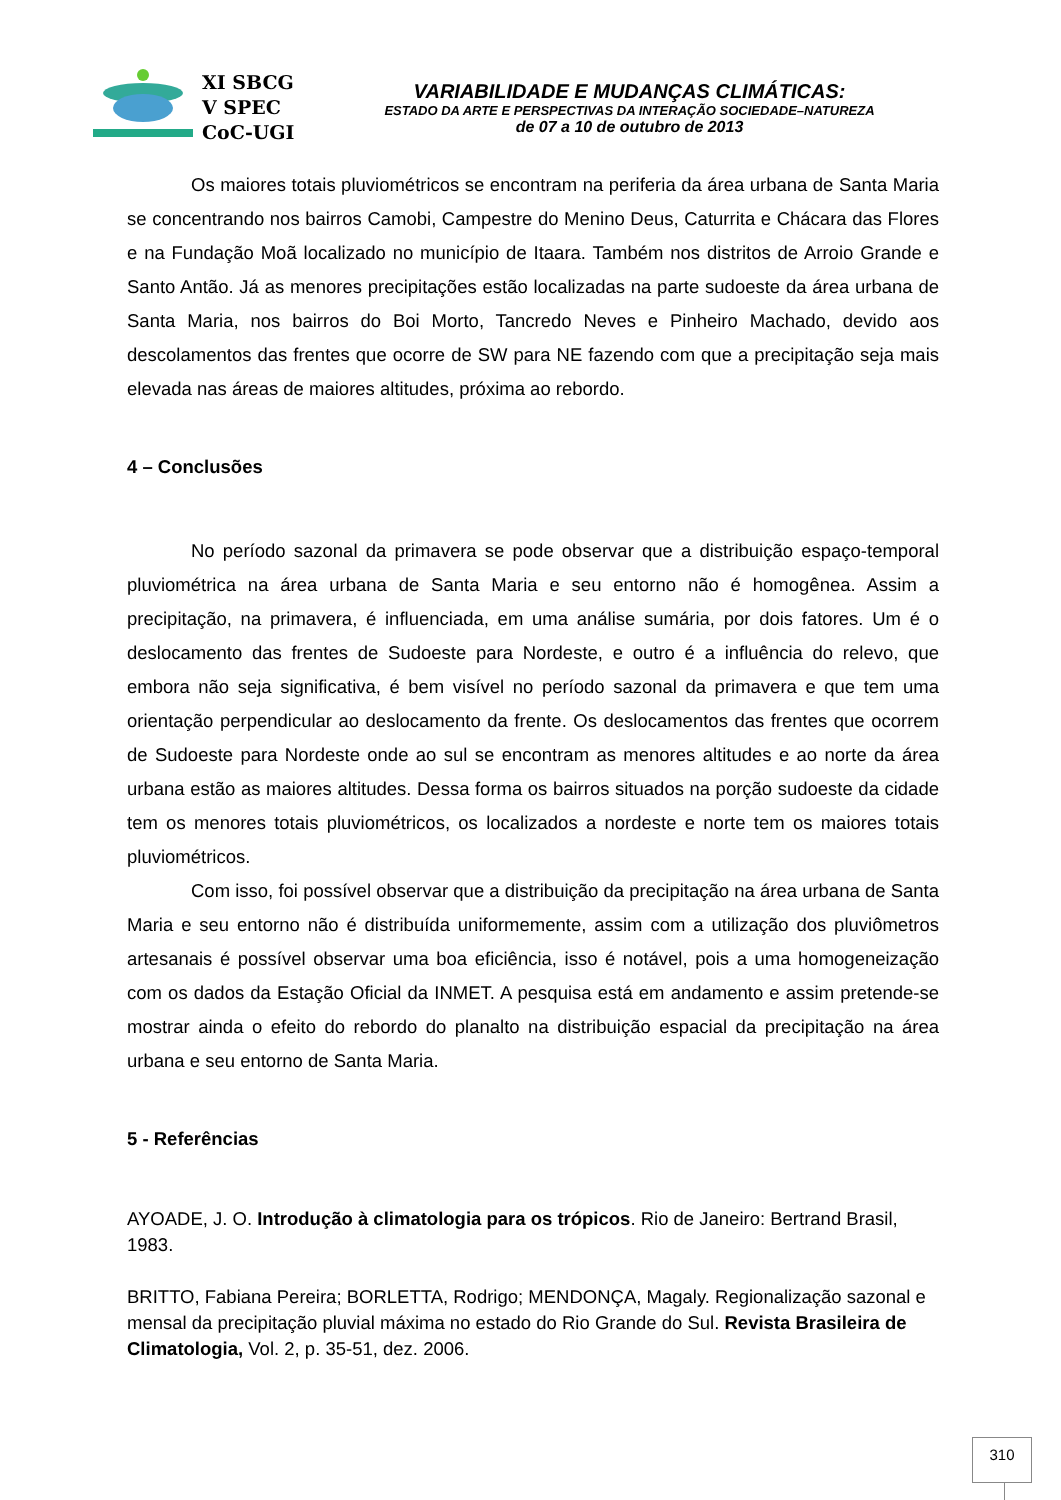XI SBCG
V SPEC
CoC-UGI
VARIABILIDADE E MUDANÇAS CLIMÁTICAS:
ESTADO DA ARTE E PERSPECTIVAS DA INTERAÇÃO SOCIEDADE–NATUREZA
de 07 a 10 de outubro de 2013
Os maiores totais pluviométricos se encontram na periferia da área urbana de Santa Maria se concentrando nos bairros Camobi, Campestre do Menino Deus, Caturrita e Chácara das Flores e na Fundação Moã localizado no município de Itaara. Também nos distritos de Arroio Grande e Santo Antão. Já as menores precipitações estão localizadas na parte sudoeste da área urbana de Santa Maria, nos bairros do Boi Morto, Tancredo Neves e Pinheiro Machado, devido aos descolamentos das frentes que ocorre de SW para NE fazendo com que a precipitação seja mais elevada nas áreas de maiores altitudes, próxima ao rebordo.
4 – Conclusões
No período sazonal da primavera se pode observar que a distribuição espaço-temporal pluviométrica na área urbana de Santa Maria e seu entorno não é homogênea. Assim a precipitação, na primavera, é influenciada, em uma análise sumária, por dois fatores. Um é o deslocamento das frentes de Sudoeste para Nordeste, e outro é a influência do relevo, que embora não seja significativa, é bem visível no período sazonal da primavera e que tem uma orientação perpendicular ao deslocamento da frente. Os deslocamentos das frentes que ocorrem de Sudoeste para Nordeste onde ao sul se encontram as menores altitudes e ao norte da área urbana estão as maiores altitudes. Dessa forma os bairros situados na porção sudoeste da cidade tem os menores totais pluviométricos, os localizados a nordeste e norte tem os maiores totais pluviométricos.
Com isso, foi possível observar que a distribuição da precipitação na área urbana de Santa Maria e seu entorno não é distribuída uniformemente, assim com a utilização dos pluviômetros artesanais é possível observar uma boa eficiência, isso é notável, pois a uma homogeneização com os dados da Estação Oficial da INMET. A pesquisa está em andamento e assim pretende-se mostrar ainda o efeito do rebordo do planalto na distribuição espacial da precipitação na área urbana e seu entorno de Santa Maria.
5 - Referências
AYOADE, J. O. Introdução à climatologia para os trópicos. Rio de Janeiro: Bertrand Brasil, 1983.
BRITTO, Fabiana Pereira; BORLETTA, Rodrigo; MENDONÇA, Magaly. Regionalização sazonal e mensal da precipitação pluvial máxima no estado do Rio Grande do Sul. Revista Brasileira de Climatologia, Vol. 2, p. 35-51, dez. 2006.
310